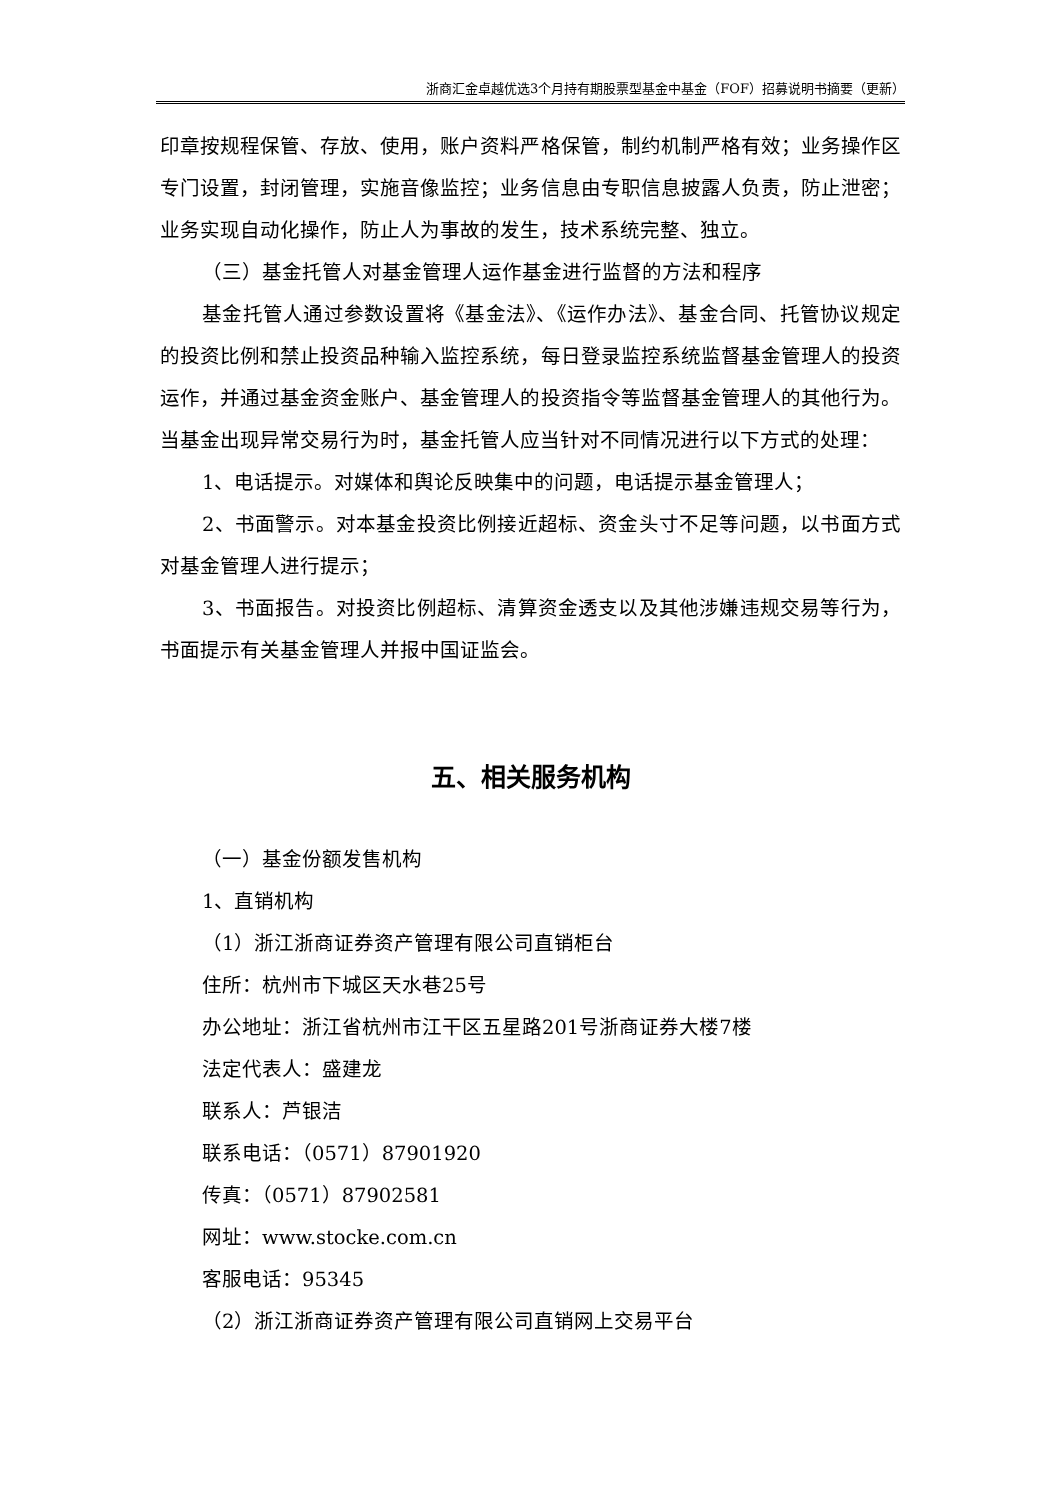浙商汇金卓越优选3个月持有期股票型基金中基金（FOF）招募说明书摘要（更新）
印章按规程保管、存放、使用，账户资料严格保管，制约机制严格有效；业务操作区专门设置，封闭管理，实施音像监控；业务信息由专职信息披露人负责，防止泄密；业务实现自动化操作，防止人为事故的发生，技术系统完整、独立。
（三）基金托管人对基金管理人运作基金进行监督的方法和程序
基金托管人通过参数设置将《基金法》、《运作办法》、基金合同、托管协议规定的投资比例和禁止投资品种输入监控系统，每日登录监控系统监督基金管理人的投资运作，并通过基金资金账户、基金管理人的投资指令等监督基金管理人的其他行为。当基金出现异常交易行为时，基金托管人应当针对不同情况进行以下方式的处理：
1、电话提示。对媒体和舆论反映集中的问题，电话提示基金管理人；
2、书面警示。对本基金投资比例接近超标、资金头寸不足等问题，以书面方式对基金管理人进行提示；
3、书面报告。对投资比例超标、清算资金透支以及其他涉嫌违规交易等行为，书面提示有关基金管理人并报中国证监会。
五、相关服务机构
（一）基金份额发售机构
1、直销机构
（1）浙江浙商证券资产管理有限公司直销柜台
住所：杭州市下城区天水巷25号
办公地址：浙江省杭州市江干区五星路201号浙商证券大楼7楼
法定代表人：盛建龙
联系人：芦银洁
联系电话：（0571）87901920
传真：（0571）87902581
网址：www.stocke.com.cn
客服电话：95345
（2）浙江浙商证券资产管理有限公司直销网上交易平台